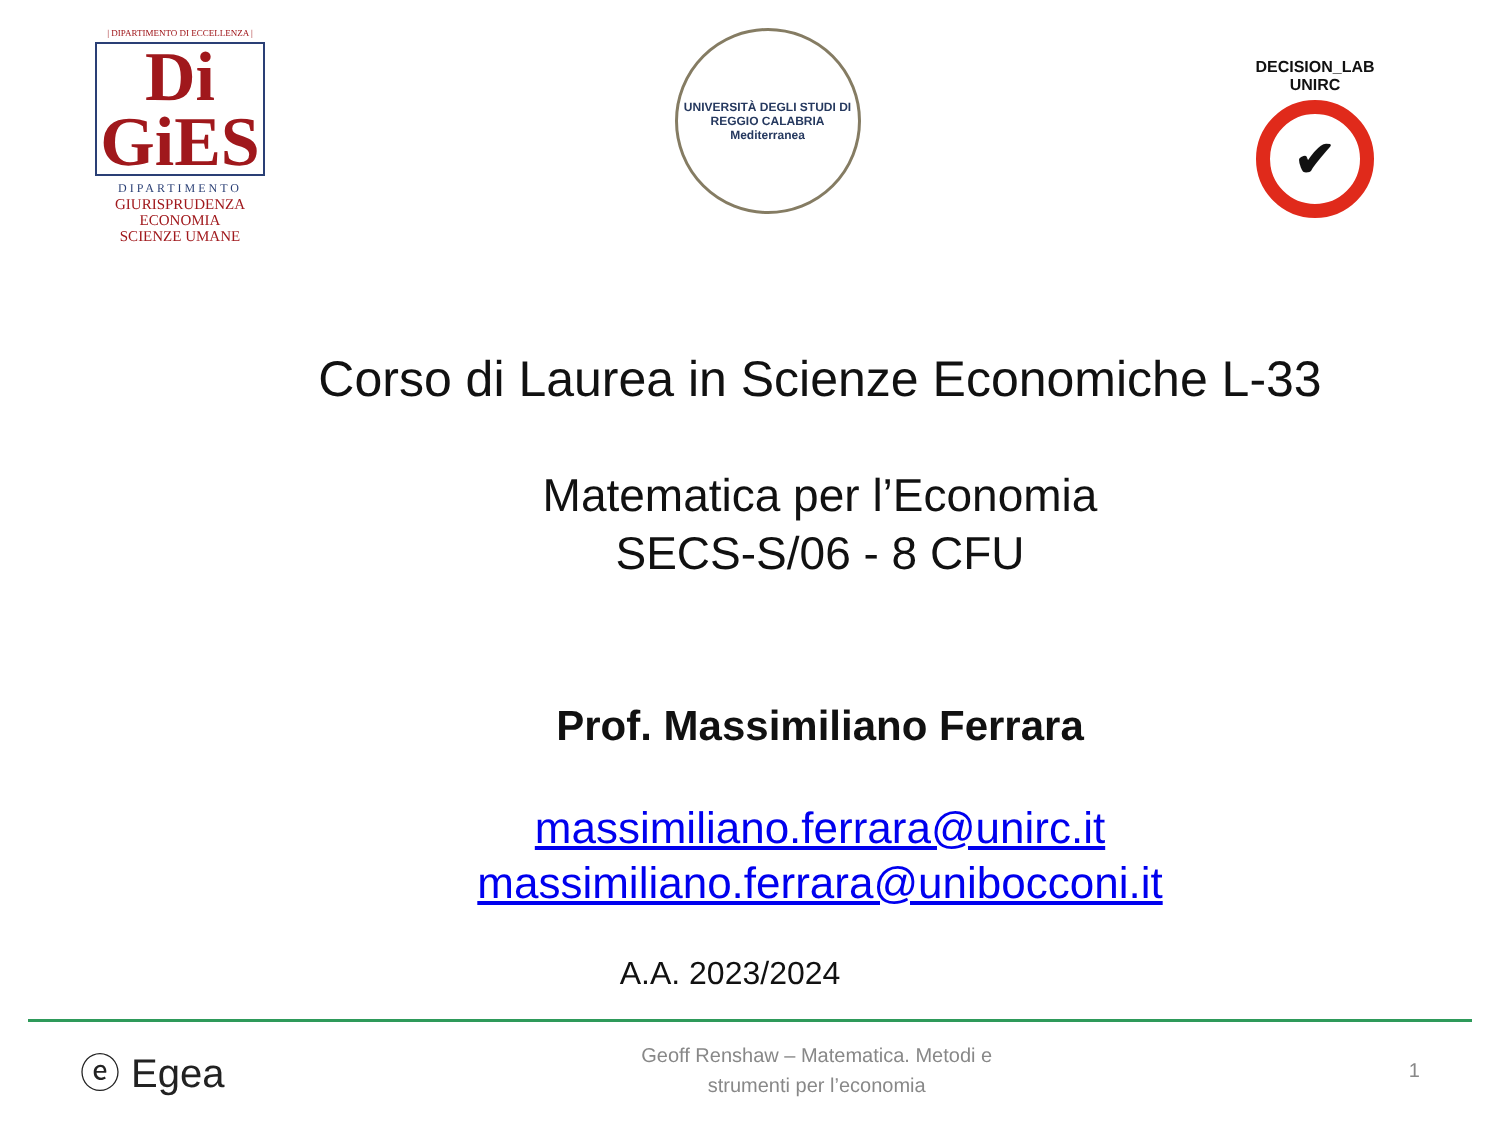| DIPARTIMENTO DI ECCELLENZA |
Di
GiES
DIPARTIMENTO
GIURISPRUDENZA
ECONOMIA
SCIENZE UMANE
UNIVERSITÀ DEGLI STUDI DI REGGIO CALABRIA
Mediterranea
DECISION_LAB UNIRC
✔
Corso di Laurea in Scienze Economiche L-33
Matematica per l’Economia
SECS-S/06 - 8 CFU
Prof. Massimiliano Ferrara
massimiliano.ferrara@unirc.it
massimiliano.ferrara@unibocconi.it
A.A. 2023/2024
ⓔ Egea
Geoff Renshaw – Matematica. Metodi e
strumenti per l’economia
1